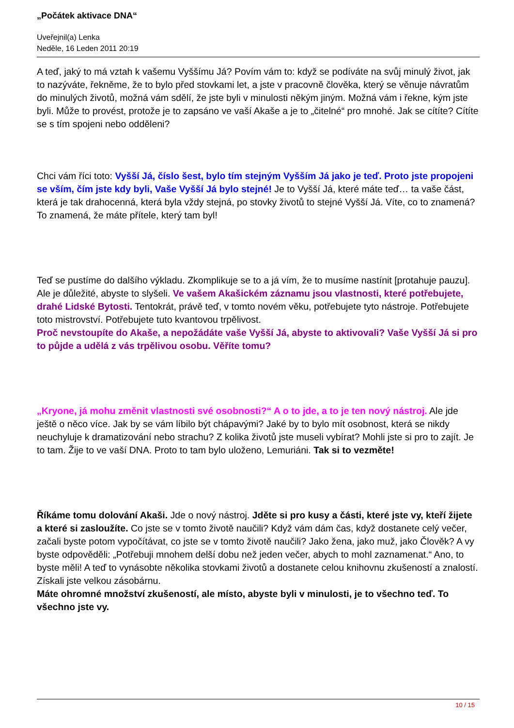„Počátek aktivace DNA“
Uveřejnil(a) Lenka
Neděle, 16 Leden 2011 20:19
A teď, jaký to má vztah k vašemu Vyššímu Já? Povím vám to: když se podíváte na svůj minulý život, jak to nazýváte, řekněme, že to bylo před stovkami let, a jste v pracovně člověka, který se věnuje návratům do minulých životů, možná vám sdělí, že jste byli v minulosti někým jiným. Možná vám i řekne, kým jste byli. Může to provést, protože je to zapsáno ve vaší Akaše a je to „čitelné“ pro mnohé. Jak se cítíte? Cítíte se s tím spojeni nebo odděleni?
Chci vám říci toto: Vyšší Já, číslo šest, bylo tím stejným Vyšším Já jako je teď. Proto jste propojeni se vším, čím jste kdy byli, Vaše Vyšší Já bylo stejné! Je to Vyšší Já, které máte teď… ta vaše část, která je tak drahocenná, která byla vždy stejná, po stovky životů to stejné Vyšší Já. Víte, co to znamená? To znamená, že máte přítele, který tam byl!
Teď se pustíme do dalšího výkladu. Zkomplikuje se to a já vím, že to musíme nastínit [protahuje pauzu]. Ale je důležité, abyste to slyšeli. Ve vašem Akašickém záznamu jsou vlastnosti, které potřebujete, drahé Lidské Bytosti. Tentokrát, právě teď, v tomto novém věku, potřebujete tyto nástroje. Potřebujete toto mistrovství. Potřebujete tuto kvantovou trpělivost.
Proč nevstoupíte do Akaše, a nepožádáte vaše Vyšší Já, abyste to aktivovali? Vaše Vyšší Já si pro to půjde a udělá z vás trpělivou osobu. Věříte tomu?
„Kryone, já mohu změnit vlastnosti své osobnosti?“ A o to jde, a to je ten nový nástroj. Ale jde ještě o něco více. Jak by se vám líbilo být chápavými? Jaké by to bylo mít osobnost, která se nikdy neuchyluje k dramatizování nebo strachu? Z kolika životů jste museli vybírat? Mohli jste si pro to zajít. Je to tam. Žije to ve vaší DNA. Proto to tam bylo uloženo, Lemuriáni. Tak si to vezměte!
Říkáme tomu dolování Akaši. Jde o nový nástroj. Jděte si pro kusy a části, které jste vy, kteří žijete a které si zasloužíte. Co jste se v tomto životě naučili? Když vám dám čas, když dostanete celý večer, začali byste potom vypočítávat, co jste se v tomto životě naučili? Jako žena, jako muž, jako Člověk? A vy byste odpověděli: „Potřebuji mnohem delší dobu než jeden večer, abych to mohl zaznamenat.“ Ano, to byste měli! A teď to vynásobte několika stovkami životů a dostanete celou knihovnu zkušeností a znalostí. Získali jste velkou zásobárnu.
Máte ohromné množství zkušeností, ale místo, abyste byli v minulosti, je to všechno teď. To všechno jste vy.
10 / 15